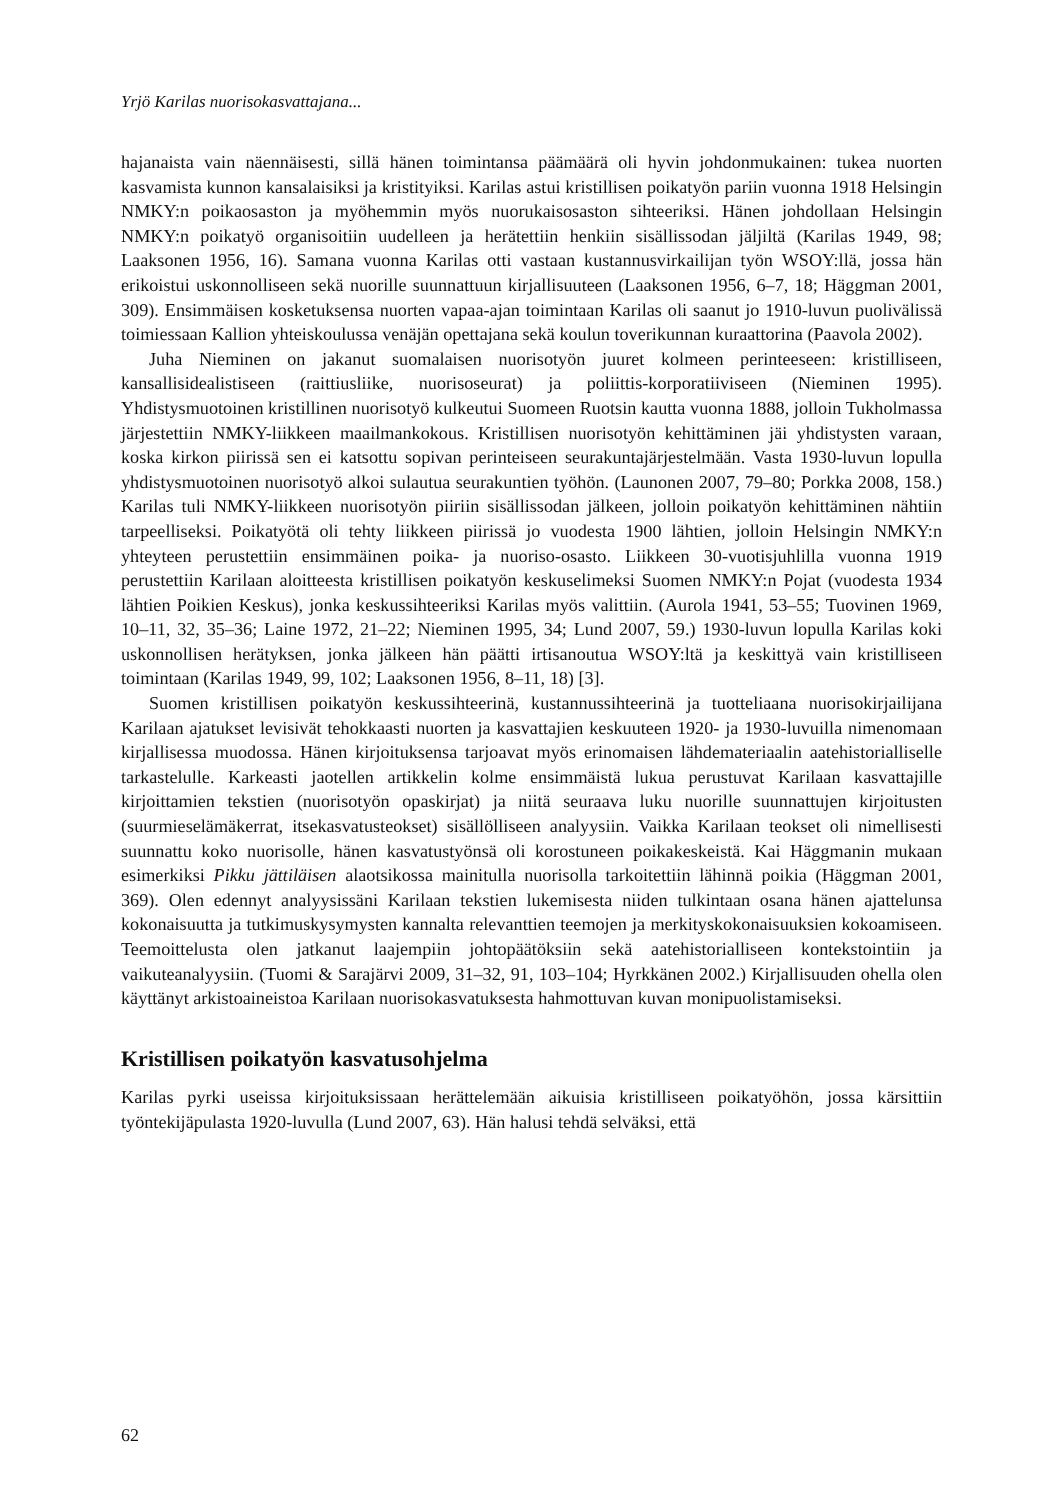Yrjö Karilas nuorisokasvattajana...
hajanaista vain näennäisesti, sillä hänen toimintansa päämäärä oli hyvin johdonmukainen: tukea nuorten kasvamista kunnon kansalaisiksi ja kristityiksi. Karilas astui kristillisen poikatyön pariin vuonna 1918 Helsingin NMKY:n poikaosaston ja myöhemmin myös nuorukaisosaston sihteeriksi. Hänen johdollaan Helsingin NMKY:n poikatyö organisoitiin uudelleen ja herätettiin henkiin sisällissodan jäljiltä (Karilas 1949, 98; Laaksonen 1956, 16). Samana vuonna Karilas otti vastaan kustannusvirkailijan työn WSOY:llä, jossa hän erikoistui uskonnolliseen sekä nuorille suunnattuun kirjallisuuteen (Laaksonen 1956, 6–7, 18; Häggman 2001, 309). Ensimmäisen kosketuksensa nuorten vapaa-ajan toimintaan Karilas oli saanut jo 1910-luvun puolivälissä toimiessaan Kallion yhteiskoulussa venäjän opettajana sekä koulun toverikunnan kuraattorina (Paavola 2002).
Juha Nieminen on jakanut suomalaisen nuorisotyön juuret kolmeen perinteeseen: kristilliseen, kansallisidealistiseen (raittiusliike, nuorisoseurat) ja poliittis-korporatiiviseen (Nieminen 1995). Yhdistysmuotoinen kristillinen nuorisotyö kulkeutui Suomeen Ruotsin kautta vuonna 1888, jolloin Tukholmassa järjestettiin NMKY-liikkeen maailmankokous. Kristillisen nuorisotyön kehittäminen jäi yhdistysten varaan, koska kirkon piirissä sen ei katsottu sopivan perinteiseen seurakuntajärjestelmään. Vasta 1930-luvun lopulla yhdistysmuotoinen nuorisotyö alkoi sulautua seurakuntien työhön. (Launonen 2007, 79–80; Porkka 2008, 158.) Karilas tuli NMKY-liikkeen nuorisotyön piiriin sisällissodan jälkeen, jolloin poikatyön kehittäminen nähtiin tarpeelliseksi. Poikatyötä oli tehty liikkeen piirissä jo vuodesta 1900 lähtien, jolloin Helsingin NMKY:n yhteyteen perustettiin ensimmäinen poika- ja nuoriso-osasto. Liikkeen 30-vuotisjuhlilla vuonna 1919 perustettiin Karilaan aloitteesta kristillisen poikatyön keskuselimeksi Suomen NMKY:n Pojat (vuodesta 1934 lähtien Poikien Keskus), jonka keskussihteeriksi Karilas myös valittiin. (Aurola 1941, 53–55; Tuovinen 1969, 10–11, 32, 35–36; Laine 1972, 21–22; Nieminen 1995, 34; Lund 2007, 59.) 1930-luvun lopulla Karilas koki uskonnollisen herätyksen, jonka jälkeen hän päätti irtisanoutua WSOY:ltä ja keskittyä vain kristilliseen toimintaan (Karilas 1949, 99, 102; Laaksonen 1956, 8–11, 18) [3].
Suomen kristillisen poikatyön keskussihteerinä, kustannussihteerinä ja tuotteliaana nuorisokirjailijana Karilaan ajatukset levisivät tehokkaasti nuorten ja kasvattajien keskuuteen 1920- ja 1930-luvuilla nimenomaan kirjallisessa muodossa. Hänen kirjoituksensa tarjoavat myös erinomaisen lähdemateriaalin aatehistorialliselle tarkastelulle. Karkeasti jaotellen artikkelin kolme ensimmäistä lukua perustuvat Karilaan kasvattajille kirjoittamien tekstien (nuorisotyön opaskirjat) ja niitä seuraava luku nuorille suunnattujen kirjoitusten (suurmieselämäkerrat, itsekasvatusteokset) sisällölliseen analyysiin. Vaikka Karilaan teokset oli nimellisesti suunnattu koko nuorisolle, hänen kasvatustyönsä oli korostuneen poikakeskeistä. Kai Häggmanin mukaan esimerkiksi Pikku jättiläisen alaotsikossa mainitulla nuorisolla tarkoitettiin lähinnä poikia (Häggman 2001, 369). Olen edennyt analyysissäni Karilaan tekstien lukemisesta niiden tulkintaan osana hänen ajattelunsa kokonaisuutta ja tutkimuskysymysten kannalta relevanttien teemojen ja merkityskokonaisuuksien kokoamiseen. Teemoittelusta olen jatkanut laajempiin johtopäätöksiin sekä aatehistorialliseen kontekstointiin ja vaikuteanalyysiin. (Tuomi & Sarajärvi 2009, 31–32, 91, 103–104; Hyrkkänen 2002.) Kirjallisuuden ohella olen käyttänyt arkistoaineistoa Karilaan nuorisokasvatuksesta hahmottuvan kuvan monipuolistamiseksi.
Kristillisen poikatyön kasvatusohjelma
Karilas pyrki useissa kirjoituksissaan herättelemään aikuisia kristilliseen poikatyöhön, jossa kärsittiin työntekijäpulasta 1920-luvulla (Lund 2007, 63). Hän halusi tehdä selväksi, että
62